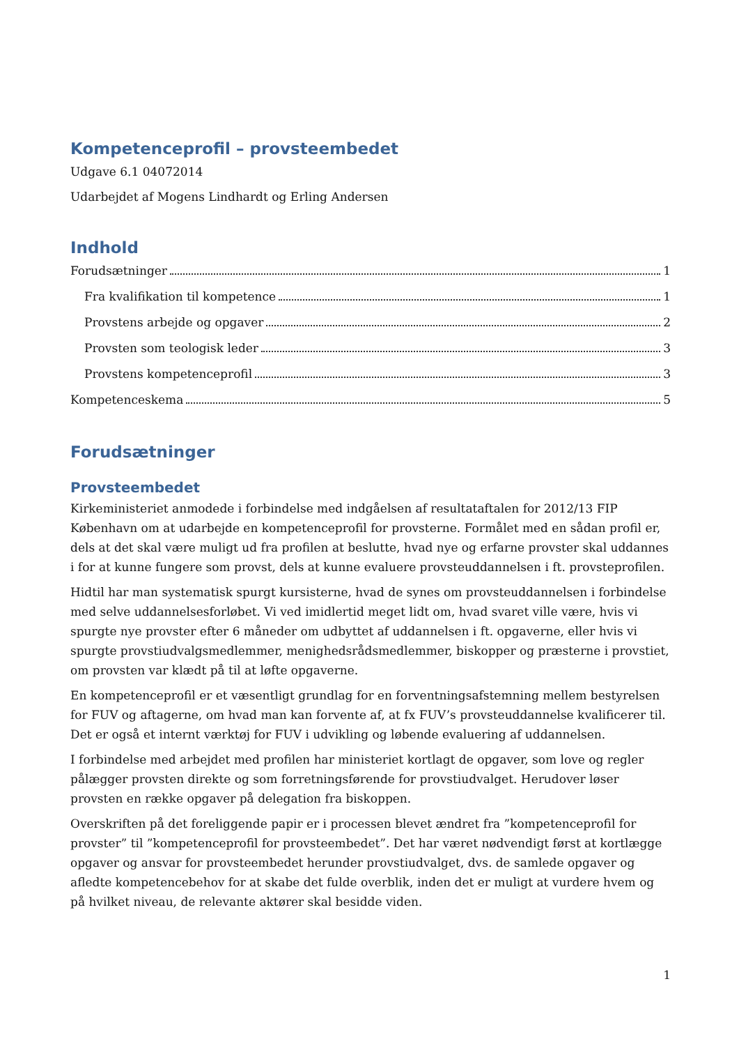Kompetenceprofil – provsteembedet
Udgave 6.1 04072014
Udarbejdet af Mogens Lindhardt og Erling Andersen
Indhold
Forudsætninger 1
Fra kvalifikation til kompetence 1
Provstens arbejde og opgaver 2
Provsten som teologisk leder 3
Provstens kompetenceprofil 3
Kompetenceskema 5
Forudsætninger
Provsteembedet
Kirkeministeriet anmodede i forbindelse med indgåelsen af resultataftalen for 2012/13 FIP København om at udarbejde en kompetenceprofil for provsterne. Formålet med en sådan profil er, dels at det skal være muligt ud fra profilen at beslutte, hvad nye og erfarne provster skal uddannes i for at kunne fungere som provst, dels at kunne evaluere provsteuddannelsen i ft. provsteprofilen.
Hidtil har man systematisk spurgt kursisterne, hvad de synes om provsteuddannelsen i forbindelse med selve uddannelsesforløbet. Vi ved imidlertid meget lidt om, hvad svaret ville være, hvis vi spurgte nye provster efter 6 måneder om udbyttet af uddannelsen i ft. opgaverne, eller hvis vi spurgte provstiudvalgsmedlemmer, menighedsrådsmedlemmer, biskopper og præsterne i provstiet, om provsten var klædt på til at løfte opgaverne.
En kompetenceprofil er et væsentligt grundlag for en forventningsafstemning mellem bestyrelsen for FUV og aftagerne, om hvad man kan forvente af, at fx FUV’s provsteuddannelse kvalificerer til. Det er også et internt værktøj for FUV i udvikling og løbende evaluering af uddannelsen.
I forbindelse med arbejdet med profilen har ministeriet kortlagt de opgaver, som love og regler pålægger provsten direkte og som forretningsførende for provstiudvalget. Herudover løser provsten en række opgaver på delegation fra biskoppen.
Overskriften på det foreliggende papir er i processen blevet ændret fra ”kompetenceprofil for provster” til ”kompetenceprofil for provsteembedet”. Det har været nødvendigt først at kortlægge opgaver og ansvar for provsteembedet herunder provstiudvalget, dvs. de samlede opgaver og afledte kompetencebehov for at skabe det fulde overblik, inden det er muligt at vurdere hvem og på hvilket niveau, de relevante aktører skal besidde viden.
1